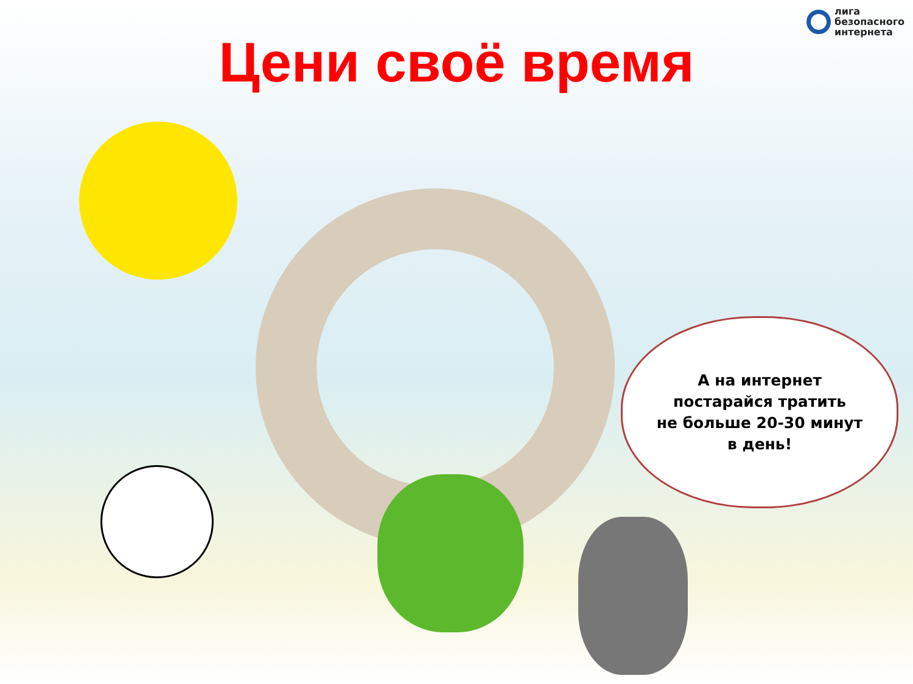лига
безопасного
интернета
Цени своё время
А на интернет
постарайся тратить
не больше 20-30 минут
в день!